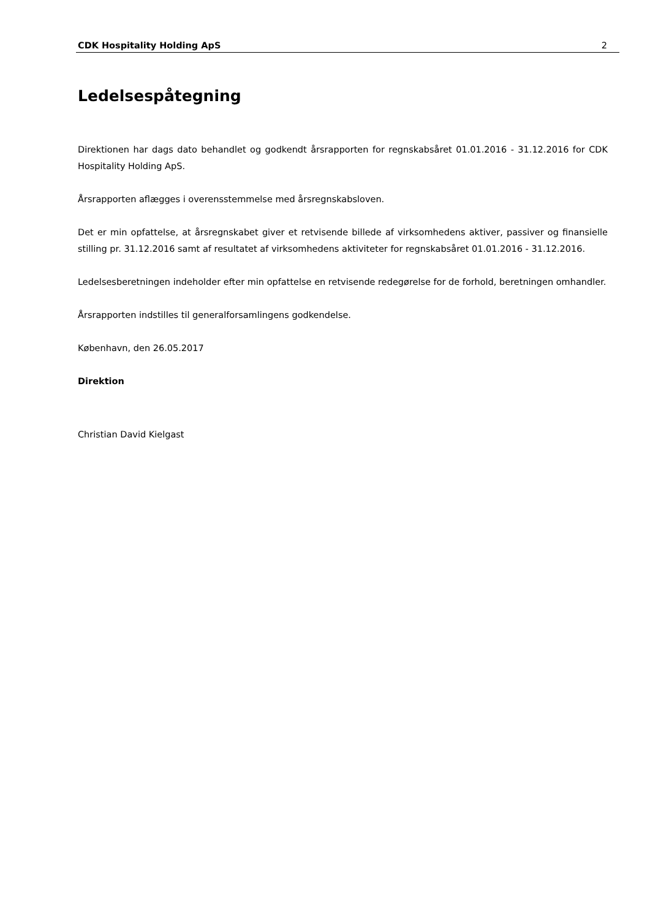CDK Hospitality Holding ApS 2
Ledelsespåtegning
Direktionen har dags dato behandlet og godkendt årsrapporten for regnskabsåret 01.01.2016 - 31.12.2016 for CDK Hospitality Holding ApS.
Årsrapporten aflægges i overensstemmelse med årsregnskabsloven.
Det er min opfattelse, at årsregnskabet giver et retvisende billede af virksomhedens aktiver, passiver og finansielle stilling pr. 31.12.2016 samt af resultatet af virksomhedens aktiviteter for regnskabsåret 01.01.2016 - 31.12.2016.
Ledelsesberetningen indeholder efter min opfattelse en retvisende redegørelse for de forhold, beretningen omhandler.
Årsrapporten indstilles til generalforsamlingens godkendelse.
København, den 26.05.2017
Direktion
Christian David Kielgast